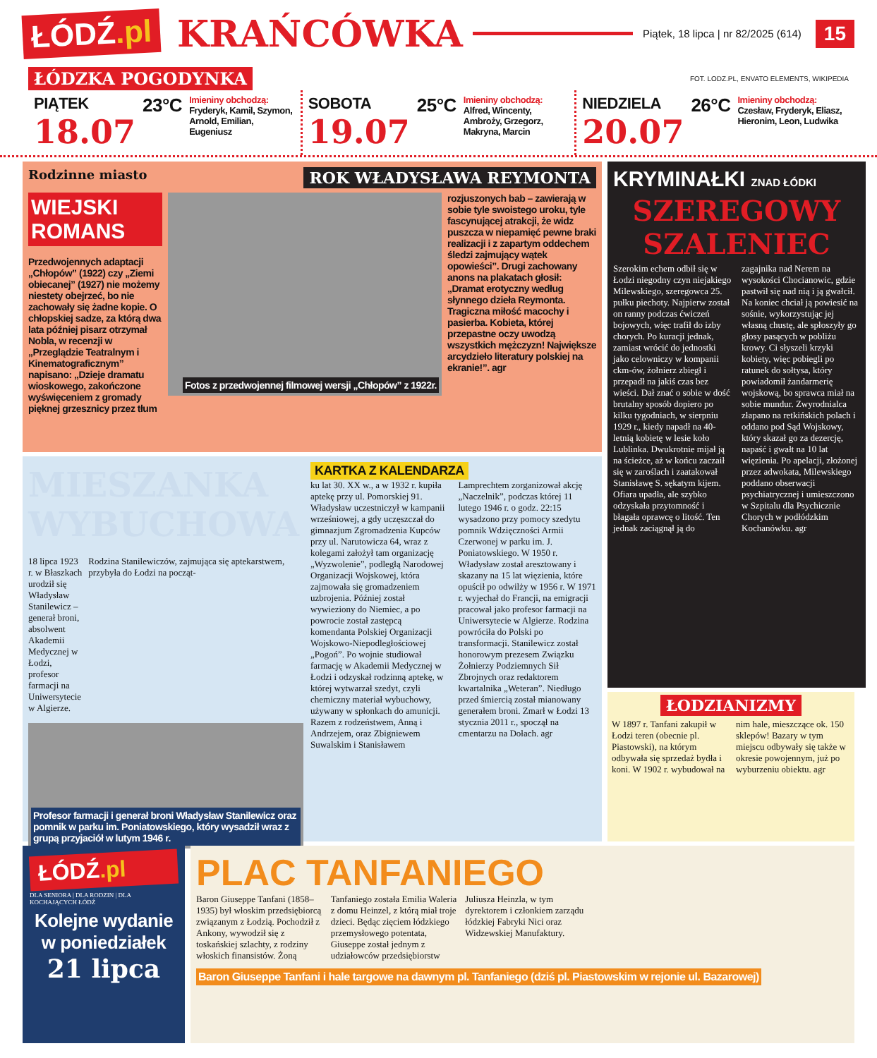ŁÓDŹ.pl
KRAŃCÓWKA
Piątek, 18 lipca | nr 82/2025 (614)
15
ŁÓDZKA POGODYNKA
FOT. LODZ.PL, ENVATO ELEMENTS, WIKIPEDIA
PIĄTEK
18.07
23°C
Imieniny obchodzą:
Fryderyk, Kamil, Szymon, Arnold, Emilian, Eugeniusz
SOBOTA
19.07
25°C
Imieniny obchodzą:
Alfred, Wincenty, Ambroży, Grzegorz, Makryna, Marcin
NIEDZIELA
20.07
26°C
Imieniny obchodzą:
Czesław, Fryderyk, Eliasz, Hieronim, Leon, Ludwika
Rodzinne miasto ROK WŁADYSŁAWA REYMONTA
WIEJSKI ROMANS
Przedwojennych adaptacji „Chłopów” (1922) czy „Ziemi obiecanej” (1927) nie możemy niestety obejrzeć, bo nie zachowały się żadne kopie. O chłopskiej sadze, za którą dwa lata później pisarz otrzymał Nobla, w recenzji w „Przeglądzie Teatralnym i Kinematograficznym” napisano: „Dzieje dramatu wioskowego, zakończone wyświęceniem z gromady pięknej grzesznicy przez tłum
Fotos z przedwojennej filmowej wersji „Chłopów” z 1922r.
rozjuszonych bab – zawierają w sobie tyle swoistego uroku, tyle fascynującej atrakcji, że widz puszcza w niepamięć pewne braki realizacji i z zapartym oddechem śledzi zajmujący wątek opowieści”. Drugi zachowany anons na plakatach głosił: „Dramat erotyczny według słynnego dzieła Reymonta. Tragiczna miłość macochy i pasierba. Kobieta, której przepastne oczy uwodzą wszystkich mężczyzn! Największe arcydzieło literatury polskiej na ekranie!”. agr
MIESZANKA WYBUCHOWA
18 lipca 1923 r. w Błaszkach urodził się Władysław Stanilewicz – generał broni, absolwent Akademii Medycznej w Łodzi, profesor farmacji na Uniwersytecie w Algierze.
Rodzina Stanilewiczów, zajmująca się aptekarstwem, przybyła do Łodzi na począt-
Profesor farmacji i generał broni Władysław Stanilewicz oraz pomnik w parku im. Poniatowskiego, który wysadził wraz z grupą przyjaciół w lutym 1946 r.
KARTKA Z KALENDARZA
ku lat 30. XX w., a w 1932 r. kupiła aptekę przy ul. Pomorskiej 91. Władysław uczestniczył w kampanii wrześniowej, a gdy uczęszczał do gimnazjum Zgromadzenia Kupców przy ul. Narutowicza 64, wraz z kolegami założył tam organizację „Wyzwolenie”, podległą Narodowej Organizacji Wojskowej, która zajmowała się gromadzeniem uzbrojenia. Później został wywieziony do Niemiec, a po powrocie został zastępcą komendanta Polskiej Organizacji Wojskowo-Niepodległościowej „Pogoń”. Po wojnie studiował farmację w Akademii Medycznej w Łodzi i odzyskał rodzinną aptekę, w której wytwarzał szedyt, czyli chemiczny materiał wybuchowy, używany w spłonkach do amunicji. Razem z rodzeństwem, Anną i Andrzejem, oraz Zbigniewem Suwalskim i Stanisławem Lamprechtem zorganizował akcję „Naczelnik”, podczas której 11 lutego 1946 r. o godz. 22:15 wysadzono przy pomocy szedytu pomnik Wdzięczności Armii Czerwonej w parku im. J. Poniatowskiego. W 1950 r. Władysław został aresztowany i skazany na 15 lat więzienia, które opuścił po odwilży w 1956 r. W 1971 r. wyjechał do Francji, na emigracji pracował jako profesor farmacji na Uniwersytecie w Algierze. Rodzina powróciła do Polski po transformacji. Stanilewicz został honorowym prezesem Związku Żołnierzy Podziemnych Sił Zbrojnych oraz redaktorem kwartalnika „Weteran”. Niedługo przed śmiercią został mianowany generałem broni. Zmarł w Łodzi 13 stycznia 2011 r., spoczął na cmentarzu na Dołach. agr
KRYMINAŁKI ZNAD ŁÓDKI
SZEREGOWY SZALENIEC
Szerokim echem odbił się w Łodzi niegodny czyn niejakiego Milewskiego, szeregowca 25. pułku piechoty. Najpierw został on ranny podczas ćwiczeń bojowych, więc trafił do izby chorych. Po kuracji jednak, zamiast wrócić do jednostki jako celowniczy w kompanii ckm-ów, żołnierz zbiegł i przepadł na jakiś czas bez wieści. Dał znać o sobie w dość brutalny sposób dopiero po kilku tygodniach, w sierpniu 1929 r., kiedy napadł na 40-letnią kobietę w lesie koło Lublinka. Dwukrotnie mijał ją na ścieżce, aż w końcu zaczaił się w zaroślach i zaatakował Stanisławę S. sękatym kijem. Ofiara upadła, ale szybko odzyskała przytomność i błagała oprawcę o litość. Ten jednak zaciągnął ją do zagajnika nad Nerem na wysokości Chocianowic, gdzie pastwił się nad nią i ją gwałcił. Na koniec chciał ją powiesić na sośnie, wykorzystując jej własną chustę, ale spłoszyły go głosy pasących w pobliżu krowy. Ci słyszeli krzyki kobiety, więc pobiegli po ratunek do sołtysa, który powiadomił żandarmerię wojskową, bo sprawca miał na sobie mundur. Zwyrodnialca złapano na retkińskich polach i oddano pod Sąd Wojskowy, który skazał go za dezercję, napaść i gwałt na 10 lat więzienia. Po apelacji, złożonej przez adwokata, Milewskiego poddano obserwacji psychiatrycznej i umieszczono w Szpitalu dla Psychicznie Chorych w podłódzkim Kochanówku. agr
ŁODZIANIZMY
W 1897 r. Tanfani zakupił w Łodzi teren (obecnie pl. Piastowski), na którym odbywała się sprzedaż bydła i koni. W 1902 r. wybudował na nim hale, mieszczące ok. 150 sklepów! Bazary w tym miejscu odbywały się także w okresie powojennym, już po wyburzeniu obiektu. agr
ŁÓDŹ.pl
DLA SENIORA | DLA RODZIN | DLA KOCHAJĄCYCH ŁÓDŹ
Kolejne wydanie w poniedziałek
21 lipca
PLAC TANFANIEGO
Baron Giuseppe Tanfani (1858–1935) był włoskim przedsiębiorcą związanym z Łodzią. Pochodził z Ankony, wywodził się z toskańskiej szlachty, z rodziny włoskich finansistów. Żoną Tanfaniego została Emilia Waleria z domu Heinzel, z którą miał troje dzieci. Będąc zięciem łódzkiego przemysłowego potentata, Giuseppe został jednym z udziałowców przedsiębiorstw Juliusza Heinzla, w tym dyrektorem i członkiem zarządu łódzkiej Fabryki Nici oraz Widzewskiej Manufaktury.
Baron Giuseppe Tanfani i hale targowe na dawnym pl. Tanfaniego (dziś pl. Piastowskim w rejonie ul. Bazarowej)